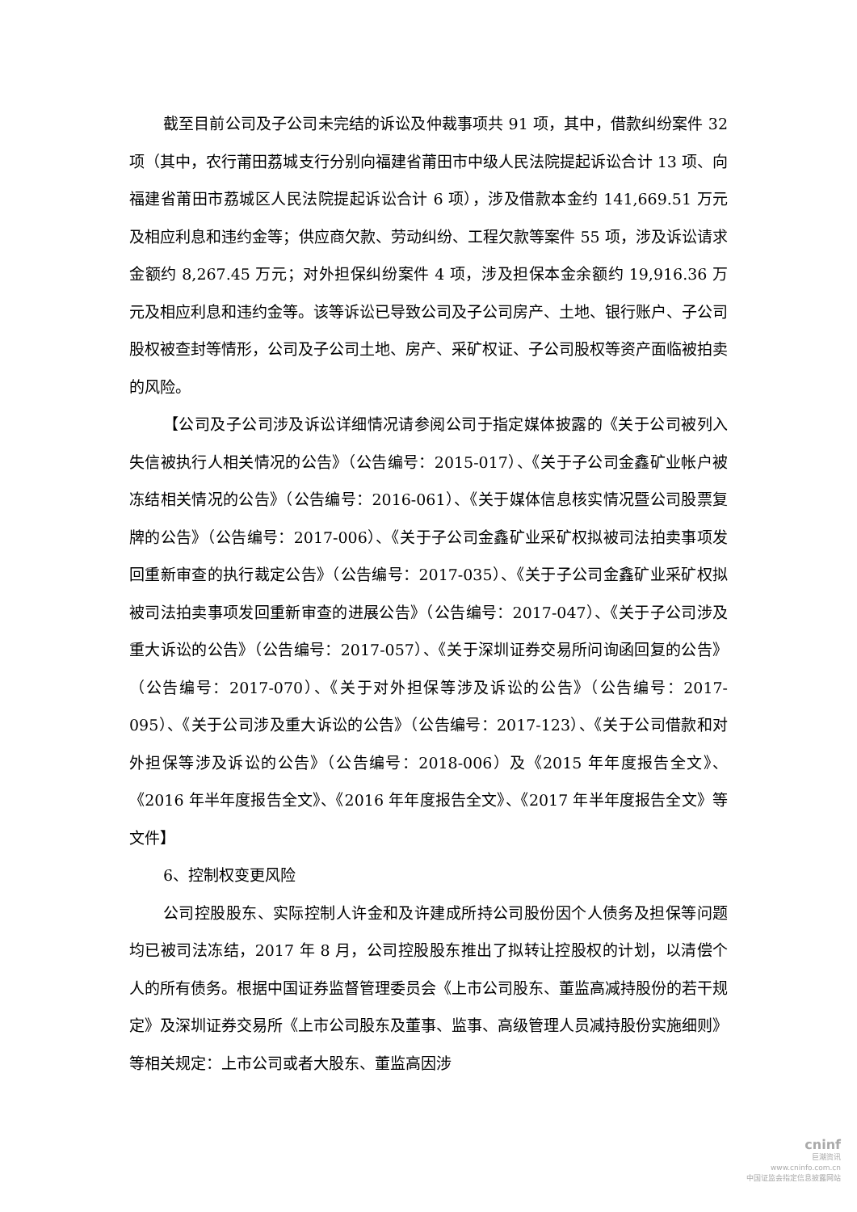截至目前公司及子公司未完结的诉讼及仲裁事项共 91 项，其中，借款纠纷案件 32 项（其中，农行莆田荔城支行分别向福建省莆田市中级人民法院提起诉讼合计 13 项、向福建省莆田市荔城区人民法院提起诉讼合计 6 项），涉及借款本金约 141,669.51 万元及相应利息和违约金等；供应商欠款、劳动纠纷、工程欠款等案件 55 项，涉及诉讼请求金额约 8,267.45 万元；对外担保纠纷案件 4 项，涉及担保本金余额约 19,916.36 万元及相应利息和违约金等。该等诉讼已导致公司及子公司房产、土地、银行账户、子公司股权被查封等情形，公司及子公司土地、房产、采矿权证、子公司股权等资产面临被拍卖的风险。
【公司及子公司涉及诉讼详细情况请参阅公司于指定媒体披露的《关于公司被列入失信被执行人相关情况的公告》（公告编号：2015-017）、《关于子公司金鑫矿业帐户被冻结相关情况的公告》（公告编号：2016-061）、《关于媒体信息核实情况暨公司股票复牌的公告》（公告编号：2017-006）、《关于子公司金鑫矿业采矿权拟被司法拍卖事项发回重新审查的执行裁定公告》（公告编号：2017-035）、《关于子公司金鑫矿业采矿权拟被司法拍卖事项发回重新审查的进展公告》（公告编号：2017-047）、《关于子公司涉及重大诉讼的公告》（公告编号：2017-057）、《关于深圳证券交易所问询函回复的公告》（公告编号：2017-070）、《关于对外担保等涉及诉讼的公告》（公告编号：2017-095）、《关于公司涉及重大诉讼的公告》（公告编号：2017-123）、《关于公司借款和对外担保等涉及诉讼的公告》（公告编号：2018-006）及《2015 年年度报告全文》、《2016 年半年度报告全文》、《2016 年年度报告全文》、《2017 年半年度报告全文》等文件】
6、控制权变更风险
公司控股股东、实际控制人许金和及许建成所持公司股份因个人债务及担保等问题均已被司法冻结，2017 年 8 月，公司控股股东推出了拟转让控股权的计划，以清偿个人的所有债务。根据中国证券监督管理委员会《上市公司股东、董监高减持股份的若干规定》及深圳证券交易所《上市公司股东及董事、监事、高级管理人员减持股份实施细则》等相关规定：上市公司或者大股东、董监高因涉
cninf
巨潮资讯
www.cninfo.com.cn
中国证监会指定信息披露网站